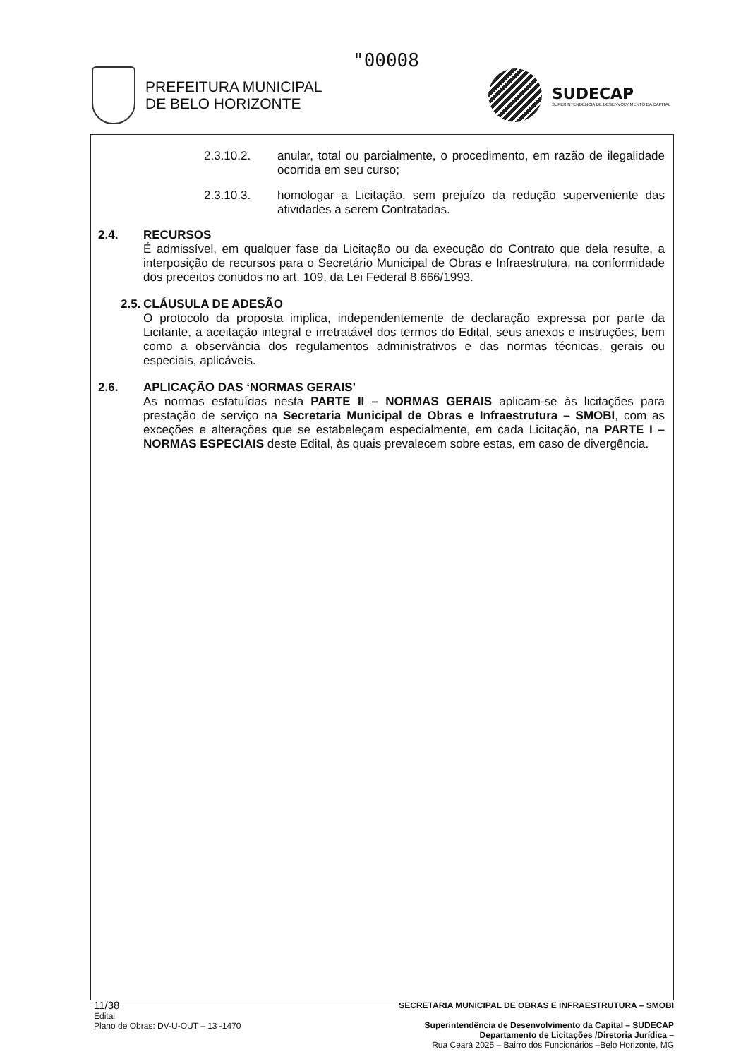"00008
PREFEITURA MUNICIPAL
DE BELO HORIZONTE
SUDECAP
SUPERINTENDÊNCIA DE DESENVOLVIMENTO DA CAPITAL
2.3.10.2. anular, total ou parcialmente, o procedimento, em razão de ilegalidade ocorrida em seu curso;
2.3.10.3. homologar a Licitação, sem prejuízo da redução superveniente das atividades a serem Contratadas.
2.4. RECURSOS
É admissível, em qualquer fase da Licitação ou da execução do Contrato que dela resulte, a interposição de recursos para o Secretário Municipal de Obras e Infraestrutura, na conformidade dos preceitos contidos no art. 109, da Lei Federal 8.666/1993.
2.5. CLÁUSULA DE ADESÃO
O protocolo da proposta implica, independentemente de declaração expressa por parte da Licitante, a aceitação integral e irretratável dos termos do Edital, seus anexos e instruções, bem como a observância dos regulamentos administrativos e das normas técnicas, gerais ou especiais, aplicáveis.
2.6. APLICAÇÃO DAS ‘NORMAS GERAIS’
As normas estatuídas nesta PARTE II – NORMAS GERAIS aplicam-se às licitações para prestação de serviço na Secretaria Municipal de Obras e Infraestrutura – SMOBI, com as exceções e alterações que se estabeleçam especialmente, em cada Licitação, na PARTE I – NORMAS ESPECIAIS deste Edital, às quais prevalecem sobre estas, em caso de divergência.
11/38
Edital
Plano de Obras: DV-U-OUT – 13 -1470
SECRETARIA MUNICIPAL DE OBRAS E INFRAESTRUTURA – SMOBI
Superintendência de Desenvolvimento da Capital – SUDECAP
Departamento de Licitações /Diretoria Jurídica –
Rua Ceará 2025 – Bairro dos Funcionários –Belo Horizonte, MG